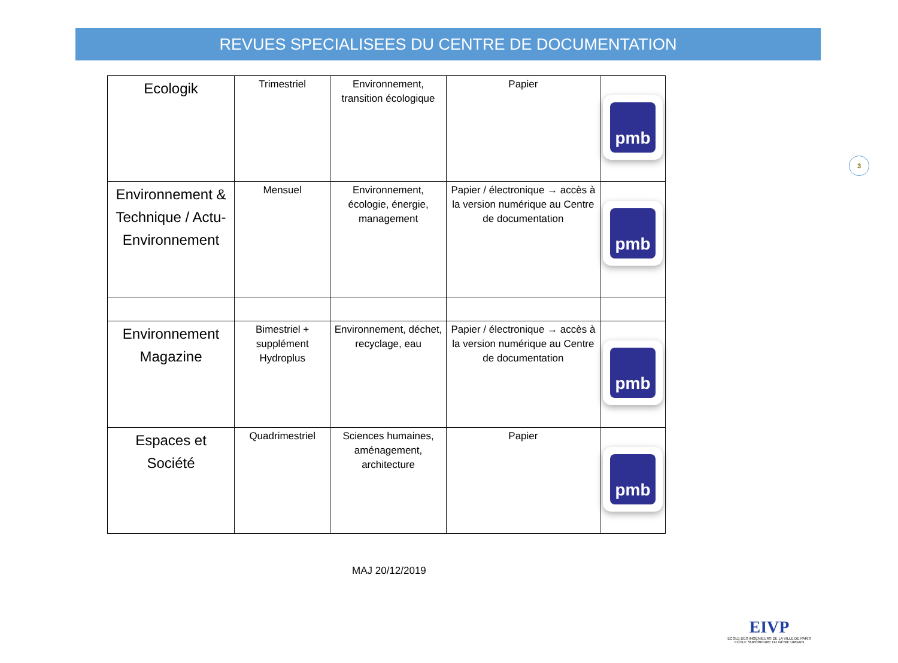REVUES SPECIALISEES DU CENTRE DE DOCUMENTATION
3
| Ecologik | Trimestriel | Environnement, transition écologique | Papier | pmb |
| Environnement & Technique / Actu-Environnement | Mensuel | Environnement, écologie, énergie, management | Papier / électronique → accès à la version numérique au Centre de documentation | pmb |
| Environnement Magazine | Bimestriel + supplément Hydroplus | Environnement, déchet, recyclage, eau | Papier / électronique → accès à la version numérique au Centre de documentation | pmb |
| Espaces et Société | Quadrimestriel | Sciences humaines, aménagement, architecture | Papier | pmb |
MAJ 20/12/2019
EIVP
ECOLE DES INGÉNIEURS DE LA VILLE DE PARIS
ECOLE SUPÉRIEURE DU GÉNIE URBAIN